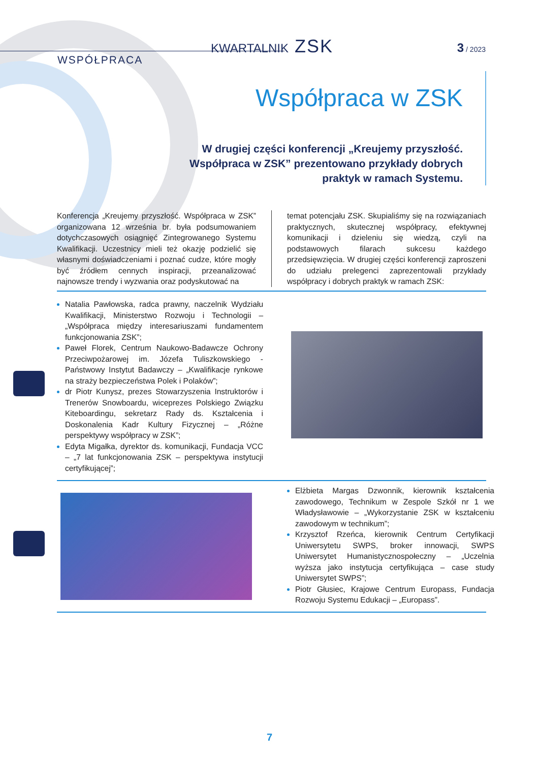KWARTALNIK ZSK 3 / 2023
WSPÓŁPRACA
Współpraca w ZSK
W drugiej części konferencji „Kreujemy przyszłość. Współpraca w ZSK” prezentowano przykłady dobrych praktyk w ramach Systemu.
Konferencja „Kreujemy przyszłość. Współpraca w ZSK” organizowana 12 września br. była podsumowaniem dotychczasowych osiągnięć Zintegrowanego Systemu Kwalifikacji. Uczestnicy mieli też okazję podzielić się własnymi doświadczeniami i poznać cudze, które mogły być źródłem cennych inspiracji, przeanalizować najnowsze trendy i wyzwania oraz podyskutować na
temat potencjału ZSK. Skupialiśmy się na rozwiązaniach praktycznych, skutecznej współpracy, efektywnej komunikacji i dzieleniu się wiedzą, czyli na podstawowych filarach sukcesu każdego przedsięwzięcia. W drugiej części konferencji zaproszeni do udziału prelegenci zaprezentowali przykłady współpracy i dobrych praktyk w ramach ZSK:
Natalia Pawłowska, radca prawny, naczelnik Wydziału Kwalifikacji, Ministerstwo Rozwoju i Technologii – „Współpraca między interesariuszami fundamentem funkcjonowania ZSK”;
Paweł Florek, Centrum Naukowo-Badawcze Ochrony Przeciwpożarowej im. Józefa Tuliszkowskiego - Państwowy Instytut Badawczy – „Kwalifikacje rynkowe na straży bezpieczeństwa Polek i Polaków”;
dr Piotr Kunysz, prezes Stowarzyszenia Instruktorów i Trenerów Snowboardu, wiceprezes Polskiego Związku Kiteboardingu, sekretarz Rady ds. Kształcenia i Doskonalenia Kadr Kultury Fizycznej – „Różne perspektywy współpracy w ZSK”;
Edyta Migałka, dyrektor ds. komunikacji, Fundacja VCC – „7 lat funkcjonowania ZSK – perspektywa instytucji certyfikującej”;
Elżbieta Margas Dzwonnik, kierownik kształcenia zawodowego, Technikum w Zespole Szkół nr 1 we Władysławowie – „Wykorzystanie ZSK w kształceniu zawodowym w technikum”;
Krzysztof Rzeńca, kierownik Centrum Certyfikacji Uniwersytetu SWPS, broker innowacji, SWPS Uniwersytet Humanistycznospołeczny – „Uczelnia wyższa jako instytucja certyfikująca – case study Uniwersytet SWPS”;
Piotr Głusiec, Krajowe Centrum Europass, Fundacja Rozwoju Systemu Edukacji – „Europass”.
7